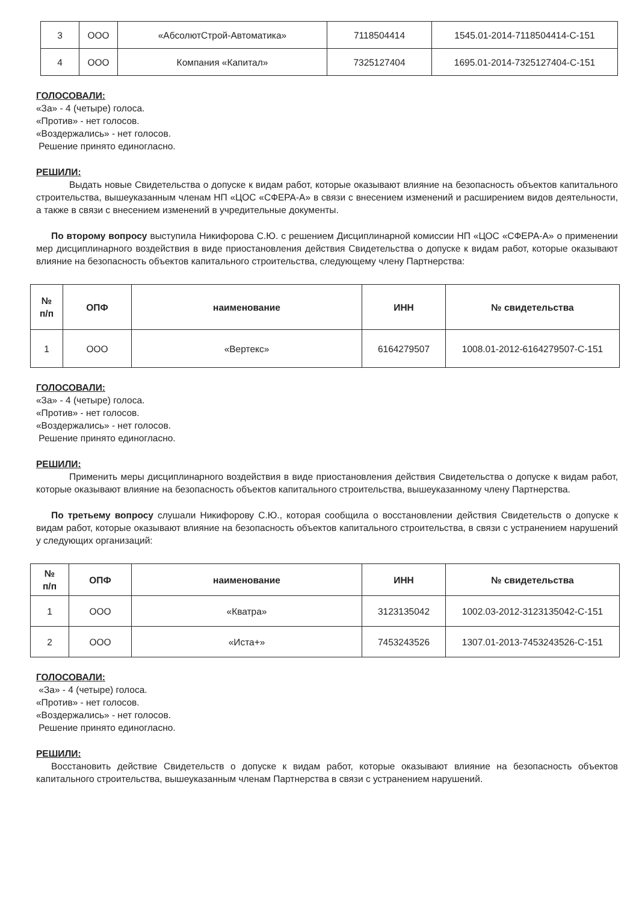| 3 | ООО | «АбсолютСтрой-Автоматика» | 7118504414 | 1545.01-2014-7118504414-С-151 |
| 4 | ООО | Компания «Капитал» | 7325127404 | 1695.01-2014-7325127404-С-151 |
ГОЛОСОВАЛИ:
«За» - 4 (четыре) голоса.
«Против» - нет голосов.
«Воздержались» - нет голосов.
Решение принято единогласно.
РЕШИЛИ:
Выдать новые Свидетельства о допуске к видам работ, которые оказывают влияние на безопасность объектов капитального строительства, вышеуказанным членам НП «ЦОС «СФЕРА-А» в связи с внесением изменений и расширением видов деятельности, а также в связи с внесением изменений в учредительные документы.
По второму вопросу выступила Никифорова С.Ю. с решением Дисциплинарной комиссии НП «ЦОС «СФЕРА-А» о применении мер дисциплинарного воздействия в виде приостановления действия Свидетельства о допуске к видам работ, которые оказывают влияние на безопасность объектов капитального строительства, следующему члену Партнерства:
| № п/п | ОПФ | наименование | ИНН | № свидетельства |
| --- | --- | --- | --- | --- |
| 1 | ООО | «Вертекс» | 6164279507 | 1008.01-2012-6164279507-С-151 |
ГОЛОСОВАЛИ:
«За» - 4 (четыре) голоса.
«Против» - нет голосов.
«Воздержались» - нет голосов.
Решение принято единогласно.
РЕШИЛИ:
Применить меры дисциплинарного воздействия в виде приостановления действия Свидетельства о допуске к видам работ, которые оказывают влияние на безопасность объектов капитального строительства, вышеуказанному члену Партнерства.
По третьему вопросу слушали Никифорову С.Ю., которая сообщила о восстановлении действия Свидетельств о допуске к видам работ, которые оказывают влияние на безопасность объектов капитального строительства, в связи с устранением нарушений у следующих организаций:
| № п/п | ОПФ | наименование | ИНН | № свидетельства |
| --- | --- | --- | --- | --- |
| 1 | ООО | «Кватра» | 3123135042 | 1002.03-2012-3123135042-С-151 |
| 2 | ООО | «Иста+» | 7453243526 | 1307.01-2013-7453243526-С-151 |
ГОЛОСОВАЛИ:
«За» - 4 (четыре) голоса.
«Против» - нет голосов.
«Воздержались» - нет голосов.
Решение принято единогласно.
РЕШИЛИ:
Восстановить действие Свидетельств о допуске к видам работ, которые оказывают влияние на безопасность объектов капитального строительства, вышеуказанным членам Партнерства в связи с устранением нарушений.